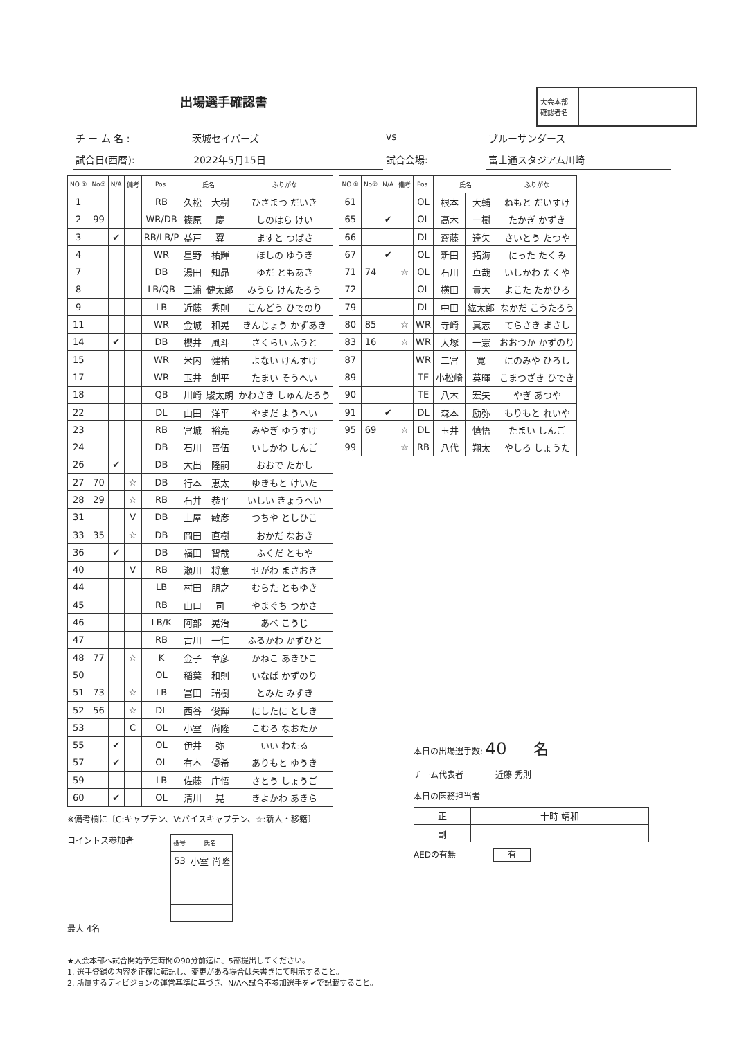出場選手確認書
大会本部
確認者名
チ ー ム 名 : 茨城セイバーズ vs ブルーサンダース
試合日(西暦): 2022年5月15日 試合会場: 富士通スタジアム川崎
| NO.① | No② | N/A | 備考 | Pos. | 氏名 | | ふりがな |
| --- | --- | --- | --- | --- | --- | --- | --- |
| 1 | | | | RB | 久松 | 大樹 | ひさまつ だいき |
| 2 | 99 | | | WR/DB | 篠原 | 慶 | しのはら けい |
| 3 | | ✔ | | RB/LB/P | 益戸 | 翼 | ますと つばさ |
| 4 | | | | WR | 星野 | 祐輝 | ほしの ゆうき |
| 7 | | | | DB | 湯田 | 知昴 | ゆだ ともあき |
| 8 | | | | LB/QB | 三浦 | 健太郎 | みうら けんたろう |
| 9 | | | | LB | 近藤 | 秀則 | こんどう ひでのり |
| 11 | | | | WR | 金城 | 和晃 | きんじょう かずあき |
| 14 | | ✔ | | DB | 櫻井 | 風斗 | さくらい ふうと |
| 15 | | | | WR | 米内 | 健祐 | よない けんすけ |
| 17 | | | | WR | 玉井 | 創平 | たまい そうへい |
| 18 | | | | QB | 川崎 | 駿太朗 | かわさき しゅんたろう |
| 22 | | | | DL | 山田 | 洋平 | やまだ ようへい |
| 23 | | | | RB | 宮城 | 裕亮 | みやぎ ゆうすけ |
| 24 | | | | DB | 石川 | 晋伍 | いしかわ しんご |
| 26 | | ✔ | | DB | 大出 | 隆嗣 | おおで たかし |
| 27 | 70 | | ☆ | DB | 行本 | 恵太 | ゆきもと けいた |
| 28 | 29 | | ☆ | RB | 石井 | 恭平 | いしい きょうへい |
| 31 | | | V | DB | 土屋 | 敏彦 | つちや としひこ |
| 33 | 35 | | ☆ | DB | 岡田 | 直樹 | おかだ なおき |
| 36 | | ✔ | | DB | 福田 | 智哉 | ふくだ ともや |
| 40 | | | V | RB | 瀬川 | 将意 | せがわ まさおき |
| 44 | | | | LB | 村田 | 朋之 | むらた ともゆき |
| 45 | | | | RB | 山口 | 司 | やまぐち つかさ |
| 46 | | | | LB/K | 阿部 | 晃治 | あべ こうじ |
| 47 | | | | RB | 古川 | 一仁 | ふるかわ かずひと |
| 48 | 77 | | ☆ | K | 金子 | 章彦 | かねこ あきひこ |
| 50 | | | | OL | 稲葉 | 和則 | いなば かずのり |
| 51 | 73 | | ☆ | LB | 冨田 | 瑞樹 | とみた みずき |
| 52 | 56 | | ☆ | DL | 西谷 | 俊輝 | にしたに としき |
| 53 | | | C | OL | 小室 | 尚隆 | こむろ なおたか |
| 55 | | ✔ | | OL | 伊井 | 弥 | いい わたる |
| 57 | | ✔ | | OL | 有本 | 優希 | ありもと ゆうき |
| 59 | | | | LB | 佐藤 | 庄悟 | さとう しょうご |
| 60 | | ✔ | | OL | 清川 | 晃 | きよかわ あきら |
| NO.① | No② | N/A | 備考 | Pos. | 氏名 | | ふりがな |
| --- | --- | --- | --- | --- | --- | --- | --- |
| 61 | | | | OL | 根本 | 大輔 | ねもと だいすけ |
| 65 | | ✔ | | OL | 高木 | 一樹 | たかぎ かずき |
| 66 | | | | DL | 齋藤 | 達矢 | さいとう たつや |
| 67 | | ✔ | | OL | 新田 | 拓海 | にった たくみ |
| 71 | 74 | | ☆ | OL | 石川 | 卓哉 | いしかわ たくや |
| 72 | | | | OL | 横田 | 貴大 | よこた たかひろ |
| 79 | | | | DL | 中田 | 紘太郎 | なかだ こうたろう |
| 80 | 85 | | ☆ | WR | 寺崎 | 真志 | てらさき まさし |
| 83 | 16 | | ☆ | WR | 大塚 | 一憲 | おおつか かずのり |
| 87 | | | | WR | 二宮 | 寛 | にのみや ひろし |
| 89 | | | | TE | 小松崎 | 英暉 | こまつざき ひでき |
| 90 | | | | TE | 八木 | 宏矢 | やぎ あつや |
| 91 | | ✔ | | DL | 森本 | 励弥 | もりもと れいや |
| 95 | 69 | | ☆ | DL | 玉井 | 慎悟 | たまい しんご |
| 99 | | | ☆ | RB | 八代 | 翔太 | やしろ しょうた |
※備考欄に〔C:キャプテン、V:バイスキャプテン、☆:新人・移籍〕
コイントス参加者
| 番号 | 氏名 |
| --- | --- |
| 53 | 小室 尚隆 |
最大 4名
本日の出場選手数: 40 名
チーム代表者 近藤 秀則
本日の医務担当者
| 正 | 十時 靖和 |
| 副 | |
AEDの有無 有
★大会本部へ試合開始予定時間の90分前迄に、5部提出してください。
1. 選手登録の内容を正確に転記し、変更がある場合は朱書きにて明示すること。
2. 所属するディビジョンの運営基準に基づき、N/Aへ試合不参加選手を✔で記載すること。